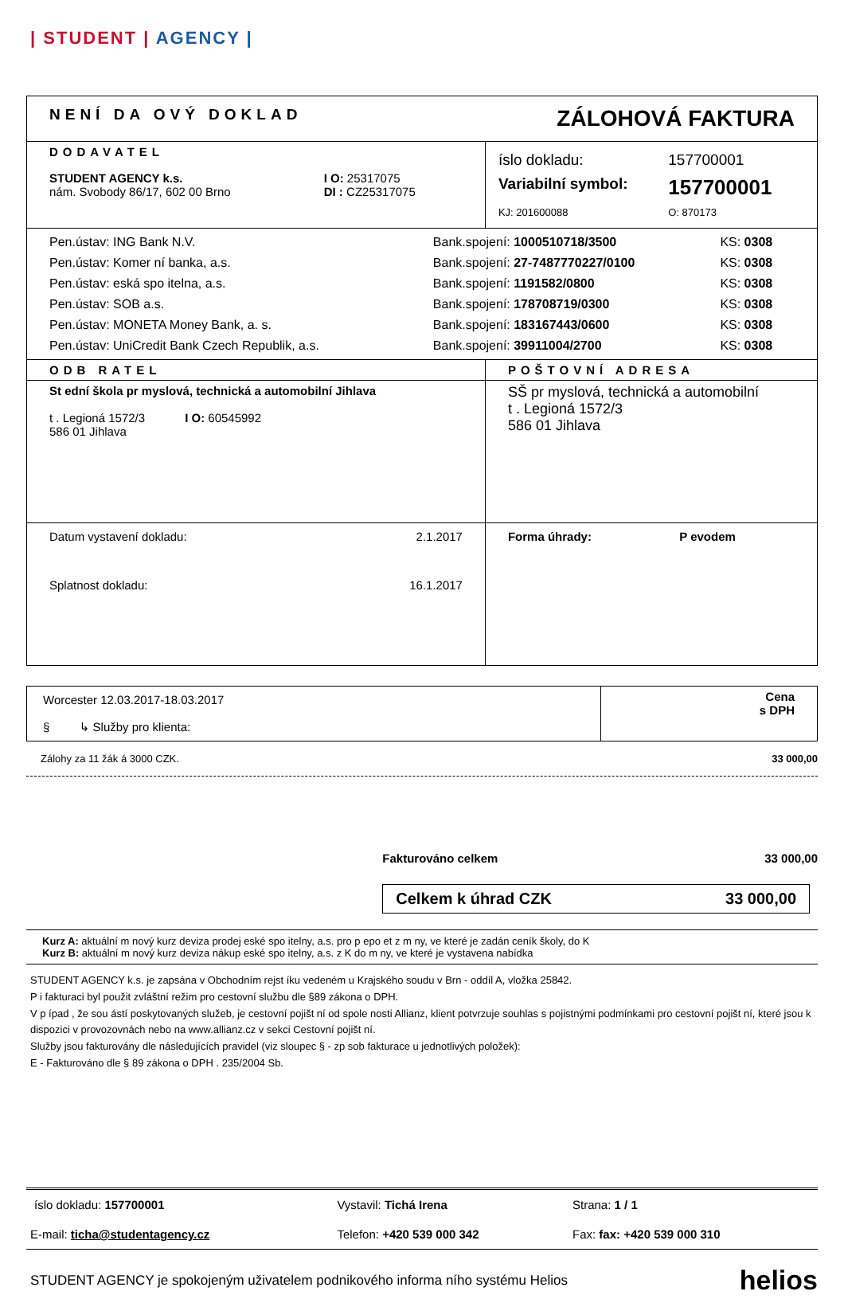| STUDENT | AGENCY |
| NENÍ DA OVÝ DOKLAD ZÁLOHOVÁ FAKTURA | |
| DODAVATEL / STUDENT AGENCY k.s. nám. Svobody 86/17, 602 00 Brno / I O: 25317075 DI : CZ25317075 / | / íslo dokladu: / 157700001 / / Variabilní symbol: / 157700001 / / KJ: 201600088 / O: 870173 / |
| / Pen.ústav: ING Bank N.V. / Bank.spojení: 1000510718/3500 / KS: 0308 / / Pen.ústav: Komer ní banka, a.s. / Bank.spojení: 27-7487770227/0100 / KS: 0308 / / Pen.ústav: eská spo itelna, a.s. / Bank.spojení: 1191582/0800 / KS: 0308 / / Pen.ústav: SOB a.s. / Bank.spojení: 178708719/0300 / KS: 0308 / / Pen.ústav: MONETA Money Bank, a. s. / Bank.spojení: 183167443/0600 / KS: 0308 / / Pen.ústav: UniCredit Bank Czech Republik, a.s. / Bank.spojení: 39911004/2700 / KS: 0308 / | |
| ODB RATEL | POŠTOVNÍ ADRESA |
| St ední škola pr myslová, technická a automobilní Jihlava t . Legioná 1572/3 I O: 60545992 586 01 Jihlava | SŠ pr myslová, technická a automobilní t . Legioná 1572/3 586 01 Jihlava |
| / Datum vystavení dokladu: / 2.1.2017 / / Splatnost dokladu: / 16.1.2017 / | / Forma úhrady: / P evodem / |
| Worcester 12.03.2017-18.03.2017 § ↳ Služby pro klienta: | Cena s DPH |
| Zálohy za 11 žák á 3000 CZK. | 33 000,00 |
| Fakturováno celkem | 33 000,00 |
| Celkem k úhrad CZK 33 000,00 |
Kurz A: aktuální m nový kurz deviza prodej eské spo itelny, a.s. pro p epo et z m ny, ve které je zadán ceník školy, do K
Kurz B: aktuální m nový kurz deviza nákup eské spo itelny, a.s. z K do m ny, ve které je vystavena nabídka
STUDENT AGENCY k.s. je zapsána v Obchodním rejst íku vedeném u Krajského soudu v Brn - oddíl A, vložka 25842.
P i fakturaci byl použit zvláštní režim pro cestovní službu dle §89 zákona o DPH.
V p ípad , že sou ástí poskytovaných služeb, je cestovní pojišt ní od spole nosti Allianz, klient potvrzuje souhlas s pojistnými podmínkami pro cestovní pojišt ní, které jsou k dispozici v provozovnách nebo na www.allianz.cz v sekci Cestovní pojišt ní.
Služby jsou fakturovány dle následujících pravidel (viz sloupec § - zp sob fakturace u jednotlivých položek):
E - Fakturováno dle § 89 zákona o DPH . 235/2004 Sb.
| íslo dokladu: 157700001 | Vystavil: Tichá Irena | Strana: 1 / 1 |
| E-mail: ticha@studentagency.cz | Telefon: +420 539 000 342 | Fax: fax: +420 539 000 310 |
| STUDENT AGENCY je spokojeným uživatelem podnikového informa ního systému Helios | helios |